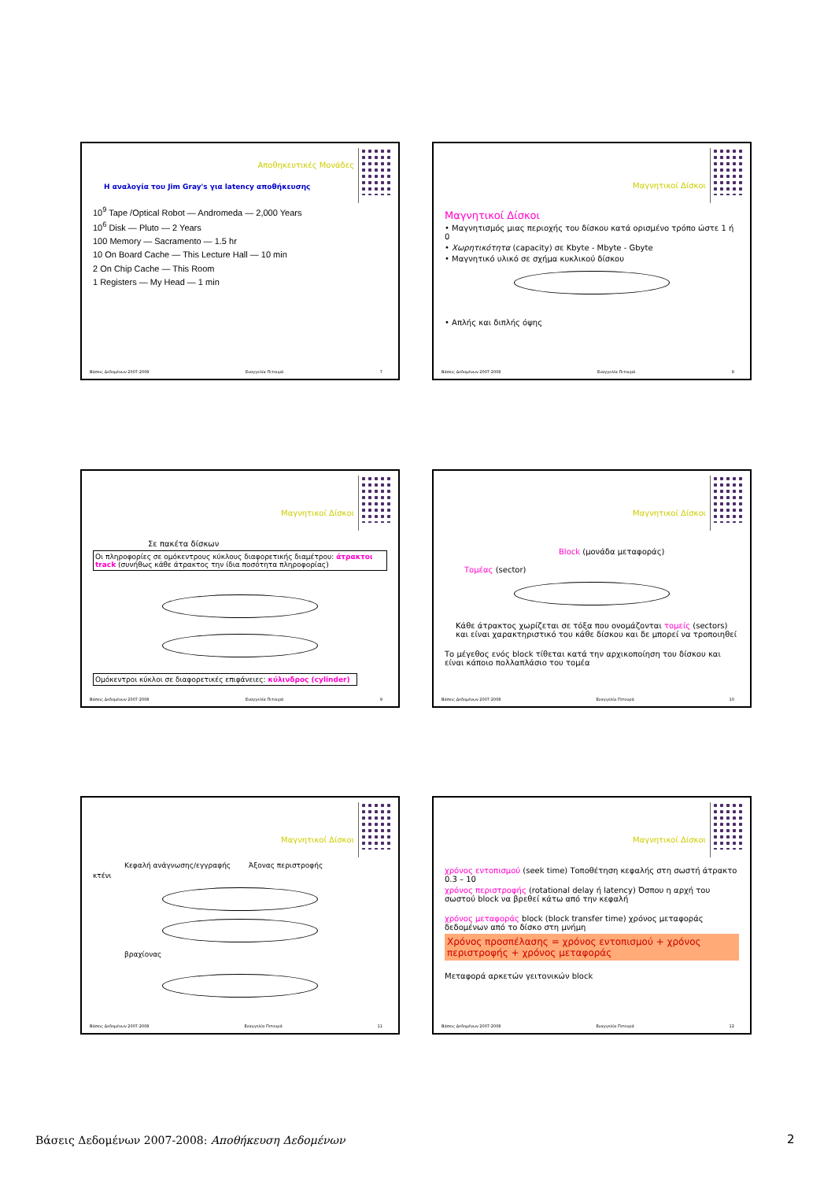Αποθηκευτικές Μονάδες
Η αναλογία του Jim Gray's για latency αποθήκευσης
10<sup>9</sup> Tape /Optical Robot — Andromeda — 2,000 Years
10<sup>6</sup> Disk — Pluto — 2 Years
100 Memory — Sacramento — 1.5 hr
10 On Board Cache — This Lecture Hall — 10 min
2 On Chip Cache — This Room
1 Registers — My Head — 1 min
Βάσεις Δεδομένων 2007-2008 Ευαγγελία Πιτουρά 7
Μαγνητικοί Δίσκοι
Μαγνητικοί Δίσκοι
• Μαγνητισμός μιας περιοχής του δίσκου κατά ορισμένο τρόπο ώστε 1 ή 0
• Χωρητικότητα (capacity) σε Kbyte - Mbyte - Gbyte
• Μαγνητικό υλικό σε σχήμα κυκλικού δίσκου
• Απλής και διπλής όψης
Βάσεις Δεδομένων 2007-2008 Ευαγγελία Πιτουρά 8
Μαγνητικοί Δίσκοι
Σε πακέτα δίσκων
Οι πληροφορίες σε ομόκεντρους κύκλους διαφορετικής διαμέτρου: άτρακτοι track (συνήθως κάθε άτρακτος την ίδια ποσότητα πληροφορίας)
Ομόκεντροι κύκλοι σε διαφορετικές επιφάνειες: κύλινδρος (cylinder)
Βάσεις Δεδομένων 2007-2008 Ευαγγελία Πιτουρά 9
Μαγνητικοί Δίσκοι
Block (μονάδα μεταφοράς)
Τομέας (sector)
Κάθε άτρακτος χωρίζεται σε τόξα που ονομάζονται τομείς (sectors) και είναι χαρακτηριστικό του κάθε δίσκου και δε μπορεί να τροποιηθεί
Το μέγεθος ενός block τίθεται κατά την αρχικοποίηση του δίσκου και είναι κάποιο πολλαπλάσιο του τομέα
Βάσεις Δεδομένων 2007-2008 Ευαγγελία Πιτουρά 10
Μαγνητικοί Δίσκοι
Κεφαλή ανάγνωσης/εγγραφής Άξονας περιστροφής
κτένι
βραχίονας
Βάσεις Δεδομένων 2007-2008 Ευαγγελία Πιτουρά 11
Μαγνητικοί Δίσκοι
χρόνος εντοπισμού (seek time) Τοποθέτηση κεφαλής στη σωστή άτρακτο 0.3 – 10
χρόνος περιστροφής (rotational delay ή latency) Όσπου η αρχή του σωστού block να βρεθεί κάτω από την κεφαλή
χρόνος μεταφοράς block (block transfer time) χρόνος μεταφοράς δεδομένων από το δίσκο στη μνήμη
Χρόνος προσπέλασης = χρόνος εντοπισμού + χρόνος περιστροφής + χρόνος μεταφοράς
Μεταφορά αρκετών γειτονικών block
Βάσεις Δεδομένων 2007-2008 Ευαγγελία Πιτουρά 12
Βάσεις Δεδομένων 2007-2008: Αποθήκευση Δεδομένων
2